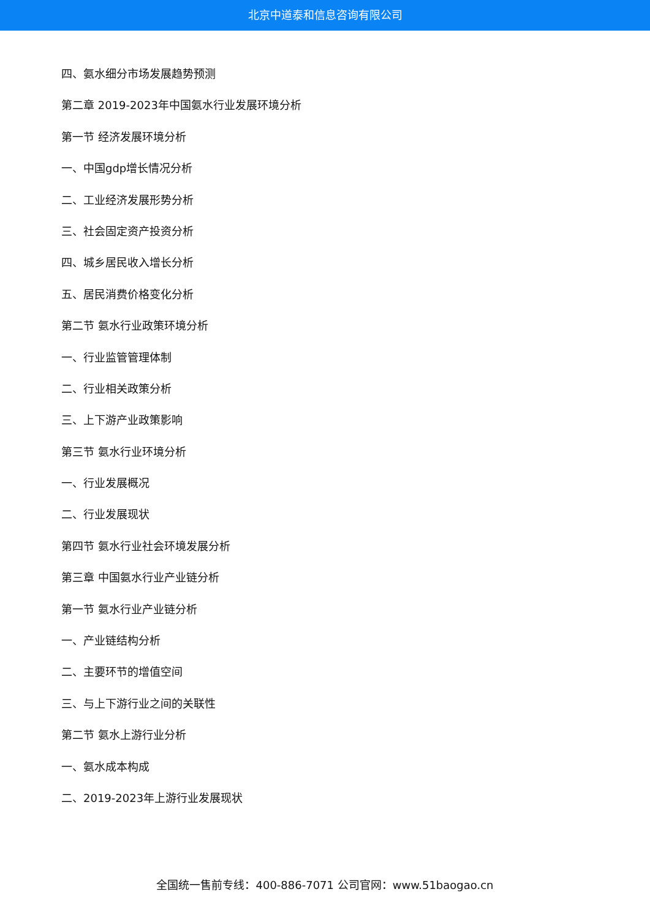北京中道泰和信息咨询有限公司
四、氨水细分市场发展趋势预测
第二章 2019-2023年中国氨水行业发展环境分析
第一节 经济发展环境分析
一、中国gdp增长情况分析
二、工业经济发展形势分析
三、社会固定资产投资分析
四、城乡居民收入增长分析
五、居民消费价格变化分析
第二节 氨水行业政策环境分析
一、行业监管管理体制
二、行业相关政策分析
三、上下游产业政策影响
第三节 氨水行业环境分析
一、行业发展概况
二、行业发展现状
第四节 氨水行业社会环境发展分析
第三章 中国氨水行业产业链分析
第一节 氨水行业产业链分析
一、产业链结构分析
二、主要环节的增值空间
三、与上下游行业之间的关联性
第二节 氨水上游行业分析
一、氨水成本构成
二、2019-2023年上游行业发展现状
全国统一售前专线：400-886-7071 公司官网：www.51baogao.cn